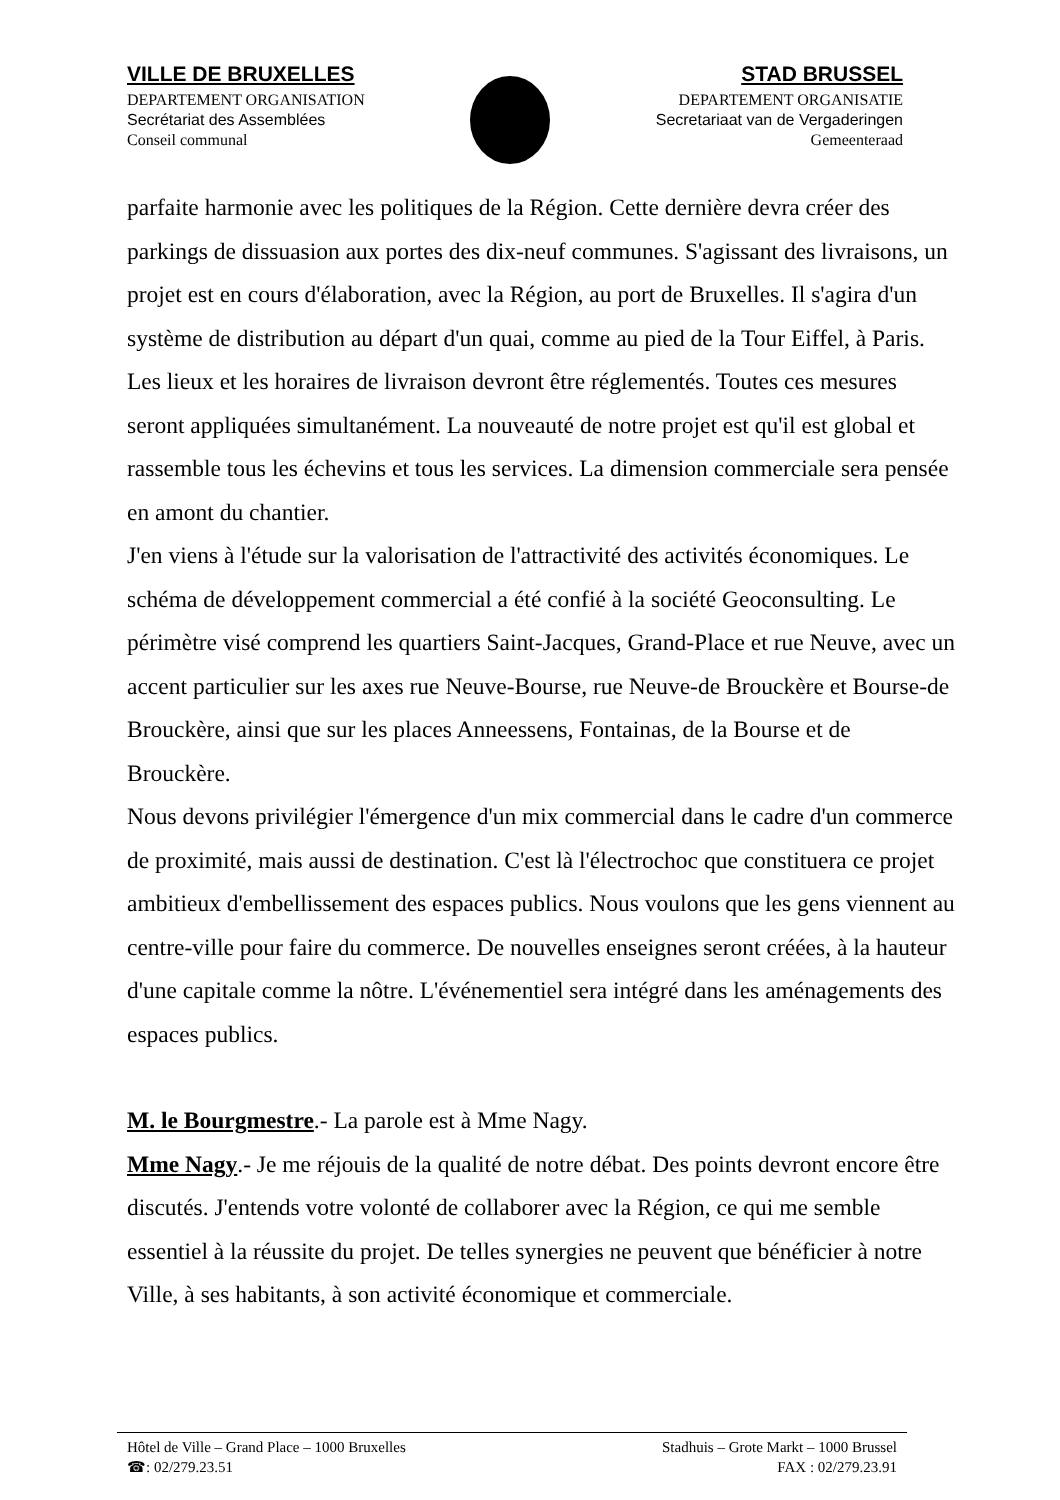VILLE DE BRUXELLES
DEPARTEMENT ORGANISATION
Secrétariat des Assemblées
Conseil communal
STAD BRUSSEL
DEPARTEMENT ORGANISATIE
Secretariaat van de Vergaderingen
Gemeenteraad
parfaite harmonie avec les politiques de la Région. Cette dernière devra créer des parkings de dissuasion aux portes des dix-neuf communes. S'agissant des livraisons, un projet est en cours d'élaboration, avec la Région, au port de Bruxelles. Il s'agira d'un système de distribution au départ d'un quai, comme au pied de la Tour Eiffel, à Paris. Les lieux et les horaires de livraison devront être réglementés. Toutes ces mesures seront appliquées simultanément. La nouveauté de notre projet est qu'il est global et rassemble tous les échevins et tous les services. La dimension commerciale sera pensée en amont du chantier.
J'en viens à l'étude sur la valorisation de l'attractivité des activités économiques. Le schéma de développement commercial a été confié à la société Geoconsulting. Le périmètre visé comprend les quartiers Saint-Jacques, Grand-Place et rue Neuve, avec un accent particulier sur les axes rue Neuve-Bourse, rue Neuve-de Brouckère et Bourse-de Brouckère, ainsi que sur les places Anneessens, Fontainas, de la Bourse et de Brouckère.
Nous devons privilégier l'émergence d'un mix commercial dans le cadre d'un commerce de proximité, mais aussi de destination. C'est là l'électrochoc que constituera ce projet ambitieux d'embellissement des espaces publics. Nous voulons que les gens viennent au centre-ville pour faire du commerce. De nouvelles enseignes seront créées, à la hauteur d'une capitale comme la nôtre. L'événementiel sera intégré dans les aménagements des espaces publics.
M. le Bourgmestre.- La parole est à Mme Nagy.
Mme Nagy.- Je me réjouis de la qualité de notre débat. Des points devront encore être discutés. J'entends votre volonté de collaborer avec la Région, ce qui me semble essentiel à la réussite du projet. De telles synergies ne peuvent que bénéficier à notre Ville, à ses habitants, à son activité économique et commerciale.
Hôtel de Ville – Grand Place – 1000 Bruxelles
☎: 02/279.23.51
Stadhuis – Grote Markt – 1000 Brussel
FAX : 02/279.23.91